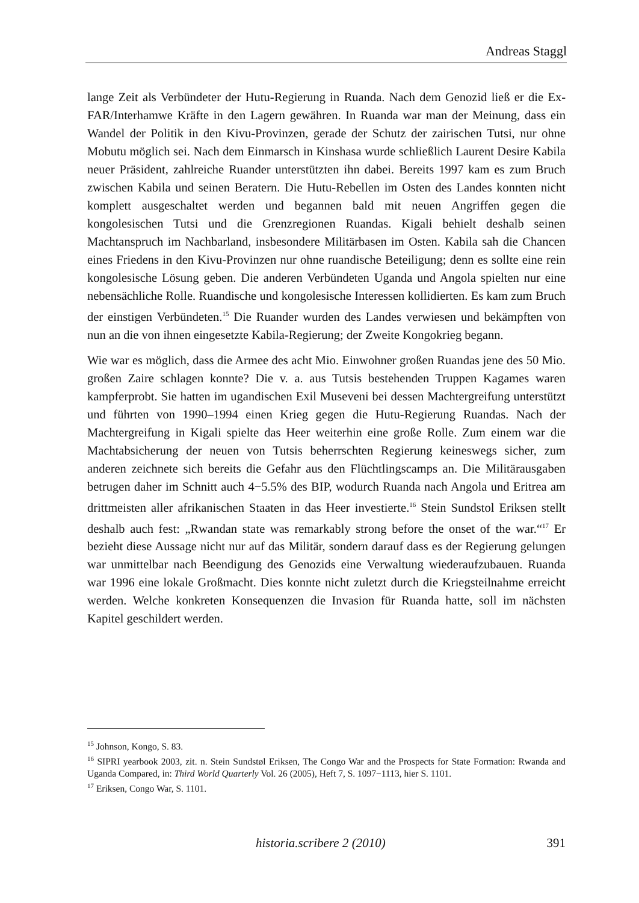Andreas Staggl
lange Zeit als Verbündeter der Hutu-Regierung in Ruanda. Nach dem Genozid ließ er die Ex-FAR/Interhamwe Kräfte in den Lagern gewähren. In Ruanda war man der Meinung, dass ein Wandel der Politik in den Kivu-Provinzen, gerade der Schutz der zairischen Tutsi, nur ohne Mobutu möglich sei. Nach dem Einmarsch in Kinshasa wurde schließlich Laurent Desire Kabila neuer Präsident, zahlreiche Ruander unter­stützten ihn dabei. Bereits 1997 kam es zum Bruch zwischen Kabila und seinen Beratern. Die Hutu-Rebellen im Osten des Landes konnten nicht komplett ausgeschaltet werden und begannen bald mit neuen Angriffen gegen die kongolesischen Tutsi und die Grenzregionen Ruandas. Kigali behielt deshalb seinen Machtanspruch im Nachbarland, insbesondere Militärbasen im Osten. Kabila sah die Chancen eines Friedens in den Kivu-Provinzen nur ohne ruandische Beteiligung; denn es sollte eine rein kongolesische Lösung geben. Die anderen Verbündeten Uganda und Angola spielten nur eine nebensächliche Rolle. Ruandische und kongolesische Interessen kollidierten. Es kam zum Bruch der einstigen Verbündeten.<sup>15</sup> Die Ruander wurden des Landes verwiesen und bekämpften von nun an die von ihnen eingesetzte Kabila-Regierung; der Zweite Kongokrieg begann.
Wie war es möglich, dass die Armee des acht Mio. Einwohner großen Ruandas jene des 50 Mio. großen Zaire schlagen konnte? Die v. a. aus Tutsis bestehenden Truppen Kagames waren kampferprobt. Sie hatten im ugandischen Exil Museveni bei dessen Machtergreifung unterstützt und führten von 1990–1994 einen Krieg gegen die Hutu-Regierung Ruandas. Nach der Machtergreifung in Kigali spielte das Heer weiterhin eine große Rolle. Zum einem war die Machtabsicherung der neuen von Tutsis beherrschten Regierung keineswegs sicher, zum anderen zeichnete sich bereits die Gefahr aus den Flüchtlingscamps an. Die Militärausgaben betrugen daher im Schnitt auch 4−5.5% des BIP, wodurch Ruanda nach Angola und Eritrea am drittmeisten aller afrikanischen Staaten in das Heer investierte.<sup>16</sup> Stein Sundstol Eriksen stellt deshalb auch fest: „Rwandan state was remarkably strong before the onset of the war.“<sup>17</sup> Er bezieht diese Aussage nicht nur auf das Militär, sondern darauf dass es der Regierung gelungen war unmittelbar nach Beendigung des Genozids eine Verwaltung wieder­aufzubauen. Ruanda war 1996 eine lokale Großmacht. Dies konnte nicht zuletzt durch die Kriegsteilnahme erreicht werden. Welche konkreten Konsequenzen die Invasion für Ruanda hatte, soll im nächsten Kapitel geschildert werden.
<sup>15</sup> Johnson, Kongo, S. 83.
<sup>16</sup> SIPRI yearbook 2003, zit. n. Stein Sundstøl Eriksen, The Congo War and the Prospects for State Formation: Rwanda and Uganda Compared, in: Third World Quarterly Vol. 26 (2005), Heft 7, S. 1097−1113, hier S. 1101.
<sup>17</sup> Eriksen, Congo War, S. 1101.
historia.scribere 2 (2010) 391